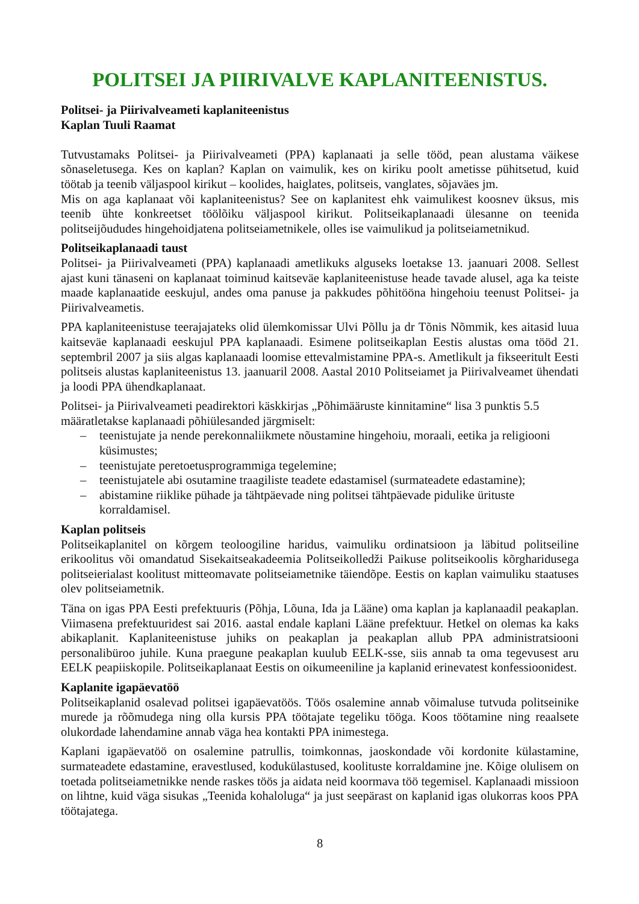POLITSEI JA PIIRIVALVE KAPLANITEENISTUS.
Politsei- ja Piirivalveameti kaplaniteenistus
Kaplan Tuuli Raamat
Tutvustamaks Politsei- ja Piirivalveameti (PPA) kaplanaati ja selle tööd, pean alustama väikese sõnaseletusega. Kes on kaplan? Kaplan on vaimulik, kes on kiriku poolt ametisse pühitsetud, kuid töötab ja teenib väljaspool kirikut – koolides, haiglates, politseis, vanglates, sõjaväes jm.
Mis on aga kaplanaat või kaplaniteenistus? See on kaplanitest ehk vaimulikest koosnev üksus, mis teenib ühte konkreetset töölõiku väljaspool kirikut. Politseikaplanaadi ülesanne on teenida politseijõududes hingehoidjatena politseiametnikele, olles ise vaimulikud ja politseiametnikud.
Politseikaplanaadi taust
Politsei- ja Piirivalveameti (PPA) kaplanaadi ametlikuks alguseks loetakse 13. jaanuari 2008. Sellest ajast kuni tänaseni on kaplanaat toiminud kaitseväe kaplaniteenistuse heade tavade alusel, aga ka teiste maade kaplanaatide eeskujul, andes oma panuse ja pakkudes põhitööna hingehoiu teenust Politsei- ja Piirivalveametis.
PPA kaplaniteenistuse teerajajateks olid ülemkomissar Ulvi Põllu ja dr Tõnis Nõmmik, kes aitasid luua kaitseväe kaplanaadi eeskujul PPA kaplanaadi. Esimene politseikaplan Eestis alustas oma tööd 21. septembril 2007 ja siis algas kaplanaadi loomise ettevalmistamine PPA-s. Ametlikult ja fikseeritult Eesti politseis alustas kaplaniteenistus 13. jaanuaril 2008. Aastal 2010 Politseiamet ja Piirivalveamet ühendati ja loodi PPA ühendkaplanaat.
Politsei- ja Piirivalveameti peadirektori käskkirjas „Põhimääruste kinnitamine“ lisa 3 punktis 5.5 määratletakse kaplanaadi põhiülesanded järgmiselt:
– teenistujate ja nende perekonnaliikmete nõustamine hingehoiu, moraali, eetika ja religiooni küsimustes;
– teenistujate peretoetusprogrammiga tegelemine;
– teenistujatele abi osutamine traagiliste teadete edastamisel (surmateadete edastamine);
– abistamine riiklike pühade ja tähtpäevade ning politsei tähtpäevade pidulike ürituste korraldamisel.
Kaplan politseis
Politseikaplanitel on kõrgem teoloogiline haridus, vaimuliku ordinatsioon ja läbitud politseiline erikoolitus või omandatud Sisekaitseakadeemia Politseikolledži Paikuse politseikoolis kõrgharidusega politseierialast koolitust mitteomavate politseiametnike täiendõpe. Eestis on kaplan vaimuliku staatuses olev politseiametnik.
Täna on igas PPA Eesti prefektuuris (Põhja, Lõuna, Ida ja Lääne) oma kaplan ja kaplanaadil peakaplan. Viimasena prefektuuridest sai 2016. aastal endale kaplani Lääne prefektuur. Hetkel on olemas ka kaks abikaplanit. Kaplaniteenistuse juhiks on peakaplan ja peakaplan allub PPA administratsiooni personalibüroo juhile. Kuna praegune peakaplan kuulub EELK-sse, siis annab ta oma tegevusest aru EELK peapiiskopile. Politseikaplanaat Eestis on oikumeeniline ja kaplanid erinevatest konfessioonidest.
Kaplanite igapäevatöö
Politseikaplanid osalevad politsei igapäevatöös. Töös osalemine annab võimaluse tutvuda politseinike murede ja rõõmudega ning olla kursis PPA töötajate tegeliku tööga. Koos töötamine ning reaalsete olukordade lahendamine annab väga hea kontakti PPA inimestega.
Kaplani igapäevatöö on osalemine patrullis, toimkonnas, jaoskondade või kordonite külastamine, surmateadete edastamine, eravestlused, kodukülastused, koolituste korraldamine jne. Kõige olulisem on toetada politseiametnikke nende raskes töös ja aidata neid koormava töö tegemisel. Kaplanaadi missioon on lihtne, kuid väga sisukas „Teenida kohaloluga“ ja just seepärast on kaplanid igas olukorras koos PPA töötajatega.
8